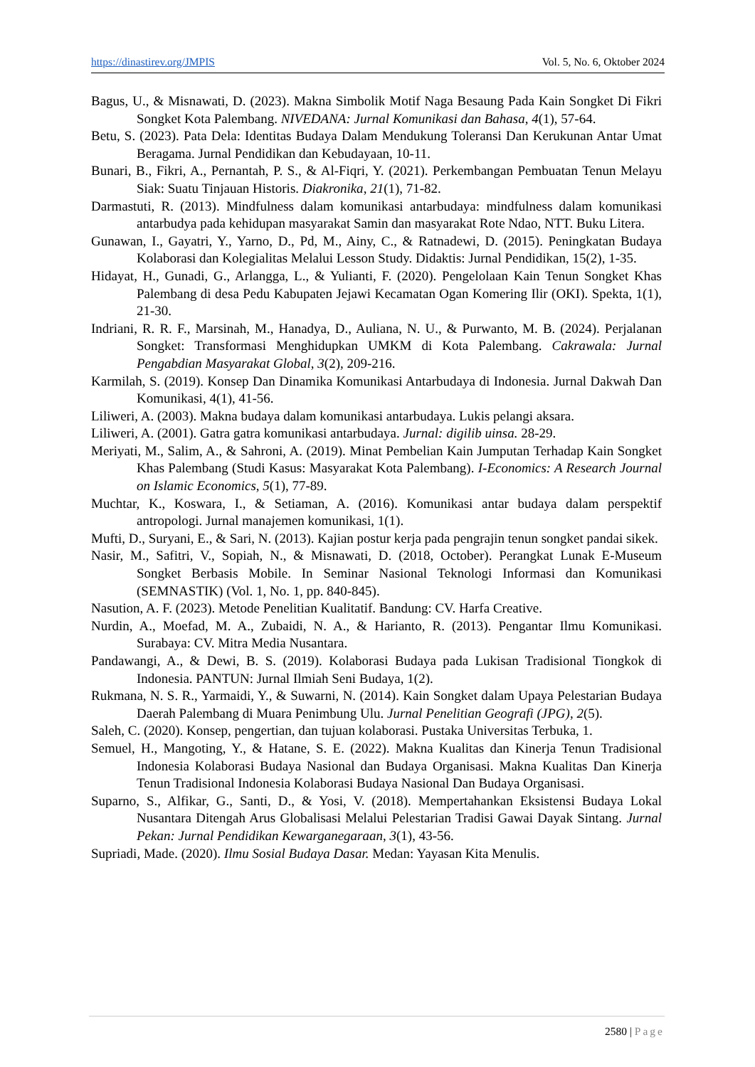https://dinastirev.org/JMPIS Vol. 5, No. 6, Oktober 2024
Bagus, U., & Misnawati, D. (2023). Makna Simbolik Motif Naga Besaung Pada Kain Songket Di Fikri Songket Kota Palembang. NIVEDANA: Jurnal Komunikasi dan Bahasa, 4(1), 57-64.
Betu, S. (2023). Pata Dela: Identitas Budaya Dalam Mendukung Toleransi Dan Kerukunan Antar Umat Beragama. Jurnal Pendidikan dan Kebudayaan, 10-11.
Bunari, B., Fikri, A., Pernantah, P. S., & Al-Fiqri, Y. (2021). Perkembangan Pembuatan Tenun Melayu Siak: Suatu Tinjauan Historis. Diakronika, 21(1), 71-82.
Darmastuti, R. (2013). Mindfulness dalam komunikasi antarbudaya: mindfulness dalam komunikasi antarbudya pada kehidupan masyarakat Samin dan masyarakat Rote Ndao, NTT. Buku Litera.
Gunawan, I., Gayatri, Y., Yarno, D., Pd, M., Ainy, C., & Ratnadewi, D. (2015). Peningkatan Budaya Kolaborasi dan Kolegialitas Melalui Lesson Study. Didaktis: Jurnal Pendidikan, 15(2), 1-35.
Hidayat, H., Gunadi, G., Arlangga, L., & Yulianti, F. (2020). Pengelolaan Kain Tenun Songket Khas Palembang di desa Pedu Kabupaten Jejawi Kecamatan Ogan Komering Ilir (OKI). Spekta, 1(1), 21-30.
Indriani, R. R. F., Marsinah, M., Hanadya, D., Auliana, N. U., & Purwanto, M. B. (2024). Perjalanan Songket: Transformasi Menghidupkan UMKM di Kota Palembang. Cakrawala: Jurnal Pengabdian Masyarakat Global, 3(2), 209-216.
Karmilah, S. (2019). Konsep Dan Dinamika Komunikasi Antarbudaya di Indonesia. Jurnal Dakwah Dan Komunikasi, 4(1), 41-56.
Liliweri, A. (2003). Makna budaya dalam komunikasi antarbudaya. Lukis pelangi aksara.
Liliweri, A. (2001). Gatra gatra komunikasi antarbudaya. Jurnal: digilib uinsa. 28-29.
Meriyati, M., Salim, A., & Sahroni, A. (2019). Minat Pembelian Kain Jumputan Terhadap Kain Songket Khas Palembang (Studi Kasus: Masyarakat Kota Palembang). I-Economics: A Research Journal on Islamic Economics, 5(1), 77-89.
Muchtar, K., Koswara, I., & Setiaman, A. (2016). Komunikasi antar budaya dalam perspektif antropologi. Jurnal manajemen komunikasi, 1(1).
Mufti, D., Suryani, E., & Sari, N. (2013). Kajian postur kerja pada pengrajin tenun songket pandai sikek.
Nasir, M., Safitri, V., Sopiah, N., & Misnawati, D. (2018, October). Perangkat Lunak E-Museum Songket Berbasis Mobile. In Seminar Nasional Teknologi Informasi dan Komunikasi (SEMNASTIK) (Vol. 1, No. 1, pp. 840-845).
Nasution, A. F. (2023). Metode Penelitian Kualitatif. Bandung: CV. Harfa Creative.
Nurdin, A., Moefad, M. A., Zubaidi, N. A., & Harianto, R. (2013). Pengantar Ilmu Komunikasi. Surabaya: CV. Mitra Media Nusantara.
Pandawangi, A., & Dewi, B. S. (2019). Kolaborasi Budaya pada Lukisan Tradisional Tiongkok di Indonesia. PANTUN: Jurnal Ilmiah Seni Budaya, 1(2).
Rukmana, N. S. R., Yarmaidi, Y., & Suwarni, N. (2014). Kain Songket dalam Upaya Pelestarian Budaya Daerah Palembang di Muara Penimbung Ulu. Jurnal Penelitian Geografi (JPG), 2(5).
Saleh, C. (2020). Konsep, pengertian, dan tujuan kolaborasi. Pustaka Universitas Terbuka, 1.
Semuel, H., Mangoting, Y., & Hatane, S. E. (2022). Makna Kualitas dan Kinerja Tenun Tradisional Indonesia Kolaborasi Budaya Nasional dan Budaya Organisasi. Makna Kualitas Dan Kinerja Tenun Tradisional Indonesia Kolaborasi Budaya Nasional Dan Budaya Organisasi.
Suparno, S., Alfikar, G., Santi, D., & Yosi, V. (2018). Mempertahankan Eksistensi Budaya Lokal Nusantara Ditengah Arus Globalisasi Melalui Pelestarian Tradisi Gawai Dayak Sintang. Jurnal Pekan: Jurnal Pendidikan Kewarganegaraan, 3(1), 43-56.
Supriadi, Made. (2020). Ilmu Sosial Budaya Dasar. Medan: Yayasan Kita Menulis.
2580 | Page